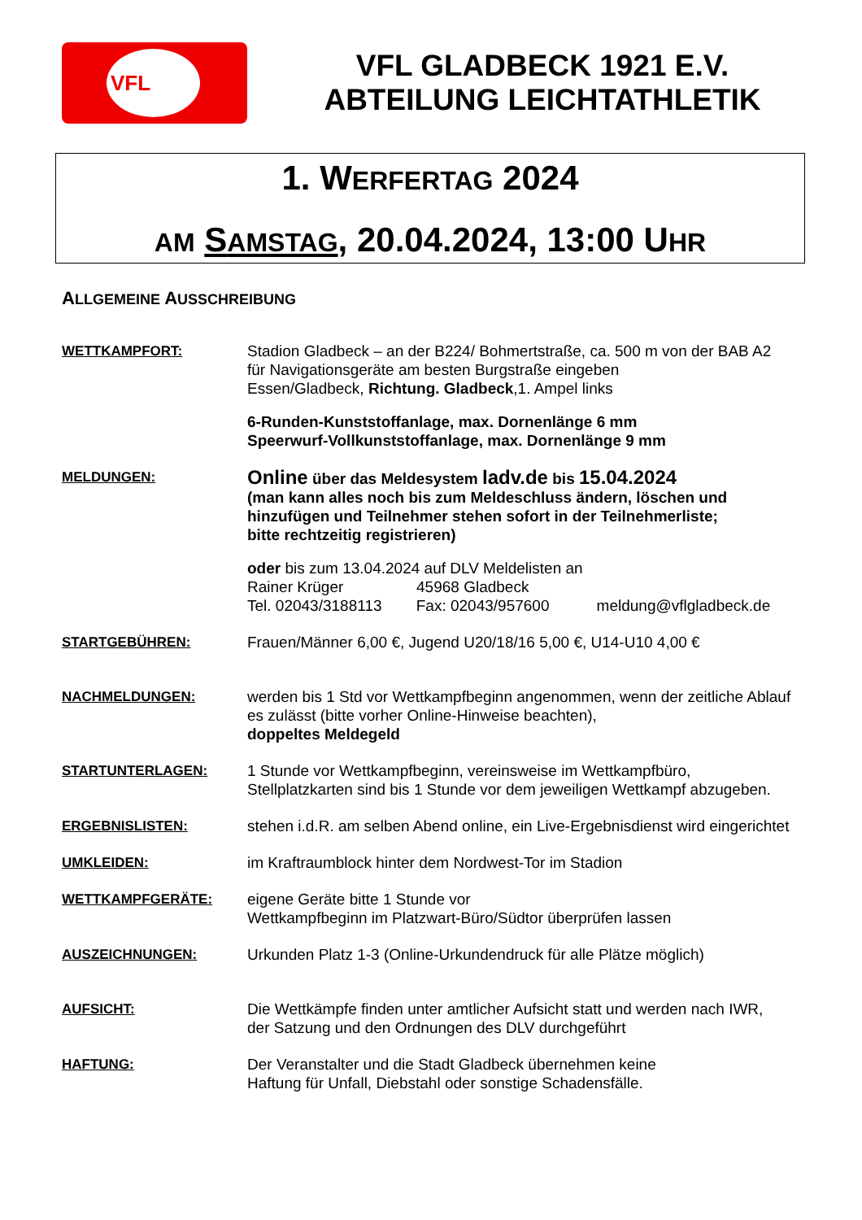VFL
VFL GLADBECK 1921 E.V.
ABTEILUNG LEICHTATHLETIK
1. WERFERTAG 2024
AM SAMSTAG, 20.04.2024, 13:00 UHR
ALLGEMEINE AUSSCHREIBUNG
WETTKAMPFORT: Stadion Gladbeck – an der B224/ Bohmertstraße, ca. 500 m von der BAB A2
für Navigationsgeräte am besten Burgstraße eingeben
Essen/Gladbeck, Richtung. Gladbeck,1. Ampel links
6-Runden-Kunststoffanlage, max. Dornenlänge 6 mm
Speerwurf-Vollkunststoffanlage, max. Dornenlänge 9 mm
MELDUNGEN:
Online über das Meldesystem ladv.de bis 15.04.2024
(man kann alles noch bis zum Meldeschluss ändern, löschen und hinzufügen und Teilnehmer stehen sofort in der Teilnehmerliste;
bitte rechtzeitig registrieren)
oder bis zum 13.04.2024 auf DLV Meldelisten an
Rainer Krüger 45968 Gladbeck
Tel. 02043/3188113 Fax: 02043/957600 meldung@vflgladbeck.de
STARTGEBÜHREN: Frauen/Männer 6,00 €, Jugend U20/18/16 5,00 €, U14-U10 4,00 €
NACHMELDUNGEN: werden bis 1 Std vor Wettkampfbeginn angenommen, wenn der zeitliche Ablauf es zulässt (bitte vorher Online-Hinweise beachten),
doppeltes Meldegeld
STARTUNTERLAGEN: 1 Stunde vor Wettkampfbeginn, vereinsweise im Wettkampfbüro,
Stellplatzkarten sind bis 1 Stunde vor dem jeweiligen Wettkampf abzugeben.
ERGEBNISLISTEN: stehen i.d.R. am selben Abend online, ein Live-Ergebnisdienst wird eingerichtet
UMKLEIDEN: im Kraftraumblock hinter dem Nordwest-Tor im Stadion
WETTKAMPFGERÄTE: eigene Geräte bitte 1 Stunde vor
Wettkampfbeginn im Platzwart-Büro/Südtor überprüfen lassen
AUSZEICHNUNGEN: Urkunden Platz 1-3 (Online-Urkundendruck für alle Plätze möglich)
AUFSICHT: Die Wettkämpfe finden unter amtlicher Aufsicht statt und werden nach IWR,
der Satzung und den Ordnungen des DLV durchgeführt
HAFTUNG: Der Veranstalter und die Stadt Gladbeck übernehmen keine
Haftung für Unfall, Diebstahl oder sonstige Schadensfälle.